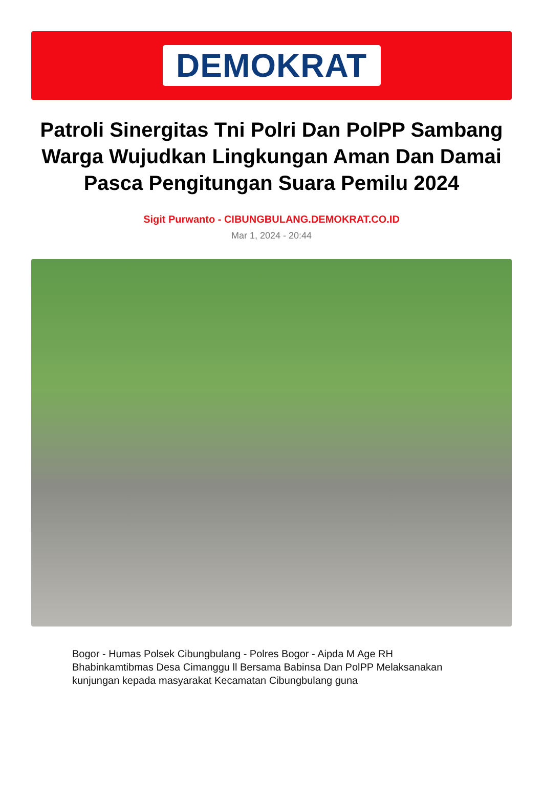DEMOKRAT
Patroli Sinergitas Tni Polri Dan PolPP Sambang Warga Wujudkan Lingkungan Aman Dan Damai Pasca Pengitungan Suara Pemilu 2024
Sigit Purwanto - CIBUNGBULANG.DEMOKRAT.CO.ID
Mar 1, 2024 - 20:44
Bogor - Humas Polsek Cibungbulang - Polres Bogor - Aipda M Age RH Bhabinkamtibmas Desa Cimanggu ll Bersama Babinsa Dan PolPP Melaksanakan kunjungan kepada masyarakat Kecamatan Cibungbulang guna